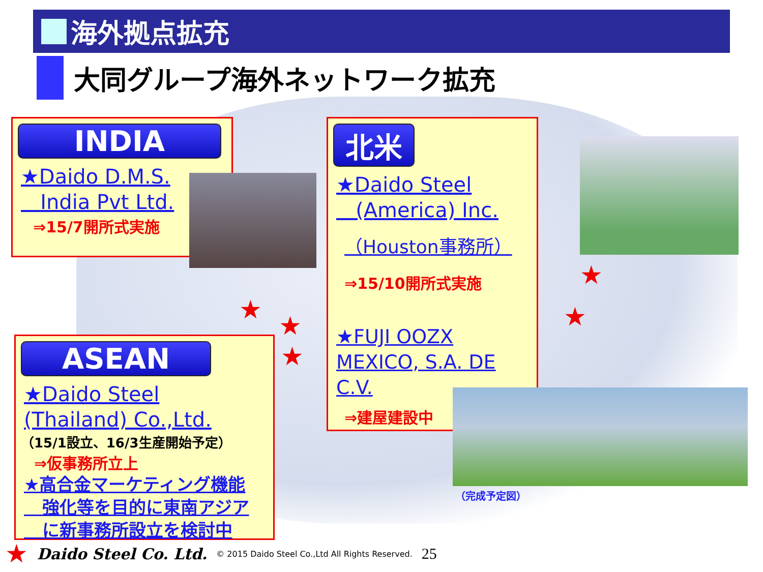海外拠点拡充
大同グループ海外ネットワーク拡充
INDIA
★Daido D.M.S.
India Pvt Ltd.
⇒15/7開所式実施
北米
★Daido Steel
(America) Inc.
（Houston事務所）
⇒15/10開所式実施
★FUJI OOZX
MEXICO, S.A. DE C.V.
⇒建屋建設中
（完成予定図）
ASEAN
★Daido Steel
(Thailand) Co.,Ltd.
（15/1設立、16/3生産開始予定）
⇒仮事務所立上
★高合金マーケティング機能
強化等を目的に東南アジア
に新事務所設立を検討中
★
★
★
★
★
★ Daido Steel Co. Ltd. © 2015 Daido Steel Co.,Ltd All Rights Reserved. 25